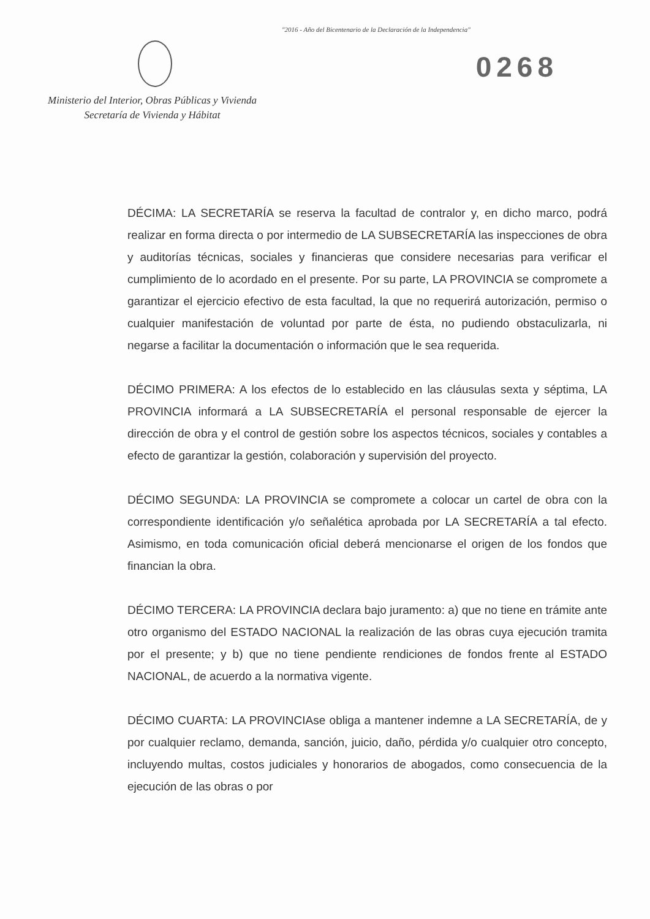"2016 - Año del Bicentenario de la Declaración de la Independencia"
Ministerio del Interior, Obras Públicas y Vivienda
Secretaría de Vivienda y Hábitat
0268
DÉCIMA: LA SECRETARÍA se reserva la facultad de contralor y, en dicho marco, podrá realizar en forma directa o por intermedio de LA SUBSECRETARÍA las inspecciones de obra y auditorías técnicas, sociales y financieras que considere necesarias para verificar el cumplimiento de lo acordado en el presente. Por su parte, LA PROVINCIA se compromete a garantizar el ejercicio efectivo de esta facultad, la que no requerirá autorización, permiso o cualquier manifestación de voluntad por parte de ésta, no pudiendo obstaculizarla, ni negarse a facilitar la documentación o información que le sea requerida.
DÉCIMO PRIMERA: A los efectos de lo establecido en las cláusulas sexta y séptima, LA PROVINCIA informará a LA SUBSECRETARÍA el personal responsable de ejercer la dirección de obra y el control de gestión sobre los aspectos técnicos, sociales y contables a efecto de garantizar la gestión, colaboración y supervisión del proyecto.
DÉCIMO SEGUNDA: LA PROVINCIA se compromete a colocar un cartel de obra con la correspondiente identificación y/o señalética aprobada por LA SECRETARÍA a tal efecto. Asimismo, en toda comunicación oficial deberá mencionarse el origen de los fondos que financian la obra.
DÉCIMO TERCERA: LA PROVINCIA declara bajo juramento: a) que no tiene en trámite ante otro organismo del ESTADO NACIONAL la realización de las obras cuya ejecución tramita por el presente; y b) que no tiene pendiente rendiciones de fondos frente al ESTADO NACIONAL, de acuerdo a la normativa vigente.
DÉCIMO CUARTA: LA PROVINCIAse obliga a mantener indemne a LA SECRETARÍA, de y por cualquier reclamo, demanda, sanción, juicio, daño, pérdida y/o cualquier otro concepto, incluyendo multas, costos judiciales y honorarios de abogados, como consecuencia de la ejecución de las obras o por